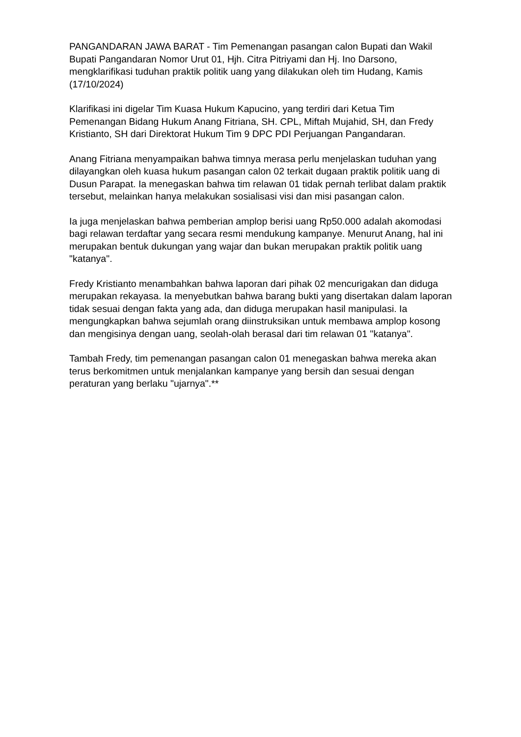PANGANDARAN JAWA BARAT - Tim Pemenangan pasangan calon Bupati dan Wakil Bupati Pangandaran Nomor Urut 01, Hjh. Citra Pitriyami dan Hj. Ino Darsono, mengklarifikasi tuduhan praktik politik uang yang dilakukan oleh tim Hudang, Kamis (17/10/2024)
Klarifikasi ini digelar Tim Kuasa Hukum Kapucino, yang terdiri dari Ketua Tim Pemenangan Bidang Hukum Anang Fitriana, SH. CPL, Miftah Mujahid, SH, dan Fredy Kristianto, SH dari Direktorat Hukum Tim 9 DPC PDI Perjuangan Pangandaran.
Anang Fitriana menyampaikan bahwa timnya merasa perlu menjelaskan tuduhan yang dilayangkan oleh kuasa hukum pasangan calon 02 terkait dugaan praktik politik uang di Dusun Parapat. Ia menegaskan bahwa tim relawan 01 tidak pernah terlibat dalam praktik tersebut, melainkan hanya melakukan sosialisasi visi dan misi pasangan calon.
Ia juga menjelaskan bahwa pemberian amplop berisi uang Rp50.000 adalah akomodasi bagi relawan terdaftar yang secara resmi mendukung kampanye. Menurut Anang, hal ini merupakan bentuk dukungan yang wajar dan bukan merupakan praktik politik uang "katanya".
Fredy Kristianto menambahkan bahwa laporan dari pihak 02 mencurigakan dan diduga merupakan rekayasa. Ia menyebutkan bahwa barang bukti yang disertakan dalam laporan tidak sesuai dengan fakta yang ada, dan diduga merupakan hasil manipulasi. Ia mengungkapkan bahwa sejumlah orang diinstruksikan untuk membawa amplop kosong dan mengisinya dengan uang, seolah-olah berasal dari tim relawan 01 "katanya".
Tambah Fredy, tim pemenangan pasangan calon 01 menegaskan bahwa mereka akan terus berkomitmen untuk menjalankan kampanye yang bersih dan sesuai dengan peraturan yang berlaku "ujarnya".**